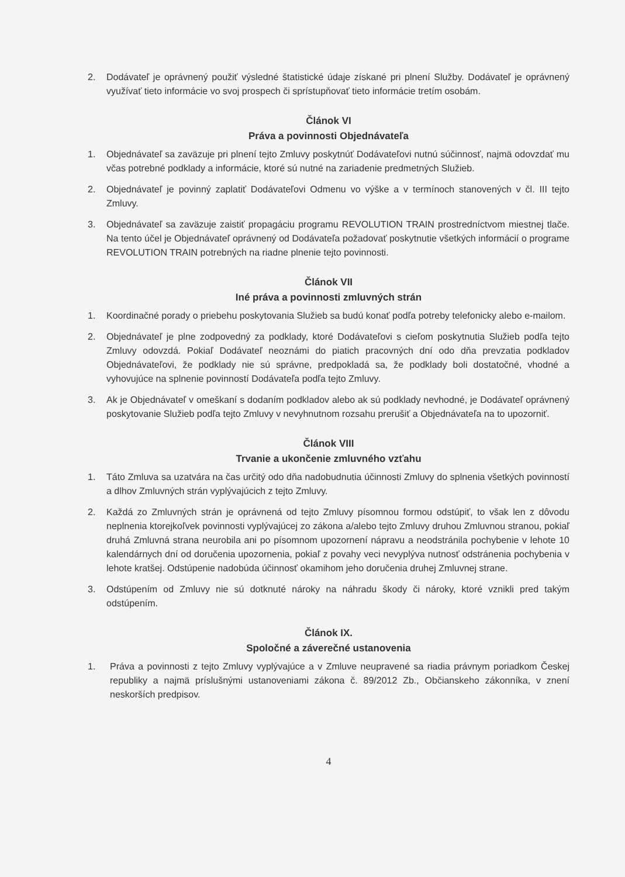2. Dodávateľ je oprávnený použiť výsledné štatistické údaje získané pri plnení Služby. Dodávateľ je oprávnený využívať tieto informácie vo svoj prospech či sprístupňovať tieto informácie tretím osobám.
Článok VI
Práva a povinnosti Objednávateľa
1. Objednávateľ sa zaväzuje pri plnení tejto Zmluvy poskytnúť Dodávateľovi nutnú súčinnosť, najmä odovzdať mu včas potrebné podklady a informácie, ktoré sú nutné na zariadenie predmetných Služieb.
2. Objednávateľ je povinný zaplatiť Dodávateľovi Odmenu vo výške a v termínoch stanovených v čl. III tejto Zmluvy.
3. Objednávateľ sa zaväzuje zaistiť propagáciu programu REVOLUTION TRAIN prostredníctvom miestnej tlače. Na tento účel je Objednávateľ oprávnený od Dodávateľa požadovať poskytnutie všetkých informácií o programe REVOLUTION TRAIN potrebných na riadne plnenie tejto povinnosti.
Článok VII
Iné práva a povinnosti zmluvných strán
1. Koordinačné porady o priebehu poskytovania Služieb sa budú konať podľa potreby telefonicky alebo e-mailom.
2. Objednávateľ je plne zodpovedný za podklady, ktoré Dodávateľovi s cieľom poskytnutia Služieb podľa tejto Zmluvy odovzdá. Pokiaľ Dodávateľ neoznámi do piatich pracovných dní odo dňa prevzatia podkladov Objednávateľovi, že podklady nie sú správne, predpokladá sa, že podklady boli dostatočné, vhodné a vyhovujúce na splnenie povinností Dodávateľa podľa tejto Zmluvy.
3. Ak je Objednávateľ v omeškaní s dodaním podkladov alebo ak sú podklady nevhodné, je Dodávateľ oprávnený poskytovanie Služieb podľa tejto Zmluvy v nevyhnutnom rozsahu prerušiť a Objednávateľa na to upozorniť.
Článok VIII
Trvanie a ukončenie zmluvného vzťahu
1. Táto Zmluva sa uzatvára na čas určitý odo dňa nadobudnutia účinnosti Zmluvy do splnenia všetkých povinností a dlhov Zmluvných strán vyplývajúcich z tejto Zmluvy.
2. Každá zo Zmluvných strán je oprávnená od tejto Zmluvy písomnou formou odstúpiť, to však len z dôvodu neplnenia ktorejkoľvek povinnosti vyplývajúcej zo zákona a/alebo tejto Zmluvy druhou Zmluvnou stranou, pokiaľ druhá Zmluvná strana neurobila ani po písomnom upozornení nápravu a neodstránila pochybenie v lehote 10 kalendárnych dní od doručenia upozornenia, pokiaľ z povahy veci nevyplýva nutnosť odstránenia pochybenia v lehote kratšej. Odstúpenie nadobúda účinnosť okamihom jeho doručenia druhej Zmluvnej strane.
3. Odstúpením od Zmluvy nie sú dotknuté nároky na náhradu škody či nároky, ktoré vznikli pred takým odstúpením.
Článok IX.
Spoločné a záverečné ustanovenia
1. Práva a povinnosti z tejto Zmluvy vyplývajúce a v Zmluve neupravené sa riadia právnym poriadkom Českej republiky a najmä príslušnými ustanoveniami zákona č. 89/2012 Zb., Občianskeho zákonníka, v znení neskorších predpisov.
4